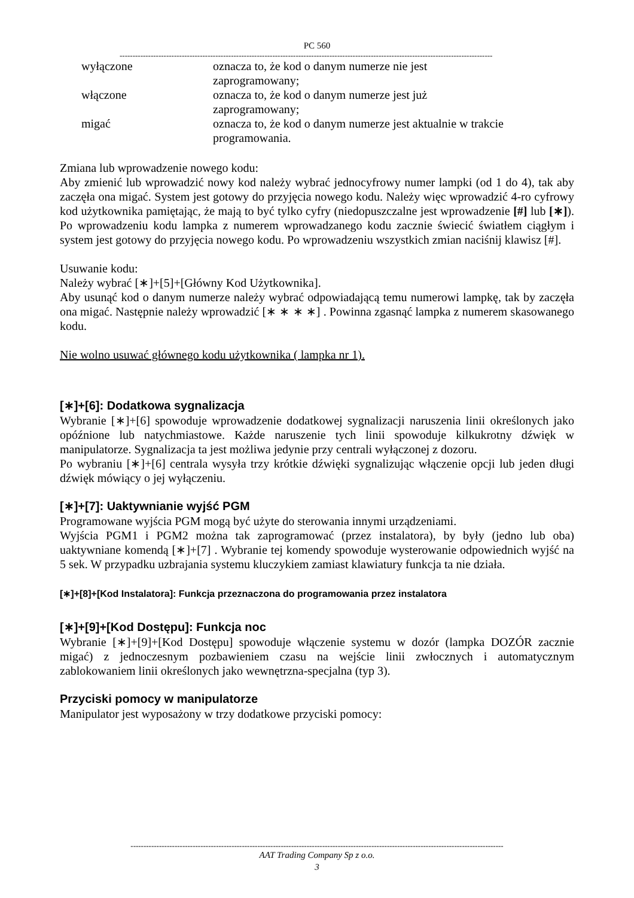PC 560
------------------------------------------------------------------------------------------------------------------------------------------------
wyłączone
oznacza to, że kod o danym numerze nie jest zaprogramowany;
włączone
oznacza to, że kod o danym numerze jest już zaprogramowany;
migać
oznacza to, że kod o danym numerze jest aktualnie w trakcie programowania.
Zmiana lub wprowadzenie nowego kodu:
Aby zmienić lub wprowadzić nowy kod należy wybrać jednocyfrowy numer lampki (od 1 do 4), tak aby zaczęła ona migać. System jest gotowy do przyjęcia nowego kodu. Należy więc wprowadzić 4-ro cyfrowy kod użytkownika pamiętając, że mają to być tylko cyfry (niedopuszczalne jest wprowadzenie [#] lub [∗]). Po wprowadzeniu kodu lampka z numerem wprowadzanego kodu zacznie świecić światłem ciągłym i system jest gotowy do przyjęcia nowego kodu. Po wprowadzeniu wszystkich zmian naciśnij klawisz [#].
Usuwanie kodu:
Należy wybrać [∗]+[5]+[Główny Kod Użytkownika].
Aby usunąć kod o danym numerze należy wybrać odpowiadającą temu numerowi lampkę, tak by zaczęła ona migać. Następnie należy wprowadzić [∗ ∗ ∗ ∗] . Powinna zgasnąć lampka z numerem skasowanego kodu.
Nie wolno usuwać głównego kodu użytkownika ( lampka nr 1).
[∗]+[6]: Dodatkowa sygnalizacja
Wybranie [∗]+[6] spowoduje wprowadzenie dodatkowej sygnalizacji naruszenia linii określonych jako opóźnione lub natychmiastowe. Każde naruszenie tych linii spowoduje kilkukrotny dźwięk w manipulatorze. Sygnalizacja ta jest możliwa jedynie przy centrali wyłączonej z dozoru.
Po wybraniu [∗]+[6] centrala wysyła trzy krótkie dźwięki sygnalizując włączenie opcji lub jeden długi dźwięk mówiący o jej wyłączeniu.
[∗]+[7]: Uaktywnianie wyjść PGM
Programowane wyjścia PGM mogą być użyte do sterowania innymi urządzeniami.
Wyjścia PGM1 i PGM2 można tak zaprogramować (przez instalatora), by były (jedno lub oba) uaktywniane komendą [∗]+[7] . Wybranie tej komendy spowoduje wysterowanie odpowiednich wyjść na 5 sek. W przypadku uzbrajania systemu kluczykiem zamiast klawiatury funkcja ta nie działa.
[∗]+[8]+[Kod Instalatora]: Funkcja przeznaczona do programowania przez instalatora
[∗]+[9]+[Kod Dostępu]: Funkcja noc
Wybranie [∗]+[9]+[Kod Dostępu] spowoduje włączenie systemu w dozór (lampka DOZÓR zacznie migać) z jednoczesnym pozbawieniem czasu na wejście linii zwłocznych i automatycznym zablokowaniem linii określonych jako wewnętrzna-specjalna (typ 3).
Przyciski pomocy w manipulatorze
Manipulator jest wyposażony w trzy dodatkowe przyciski pomocy:
------------------------------------------------------------------------------------------------------------------------------------------------
AAT Trading Company Sp z o.o.
3